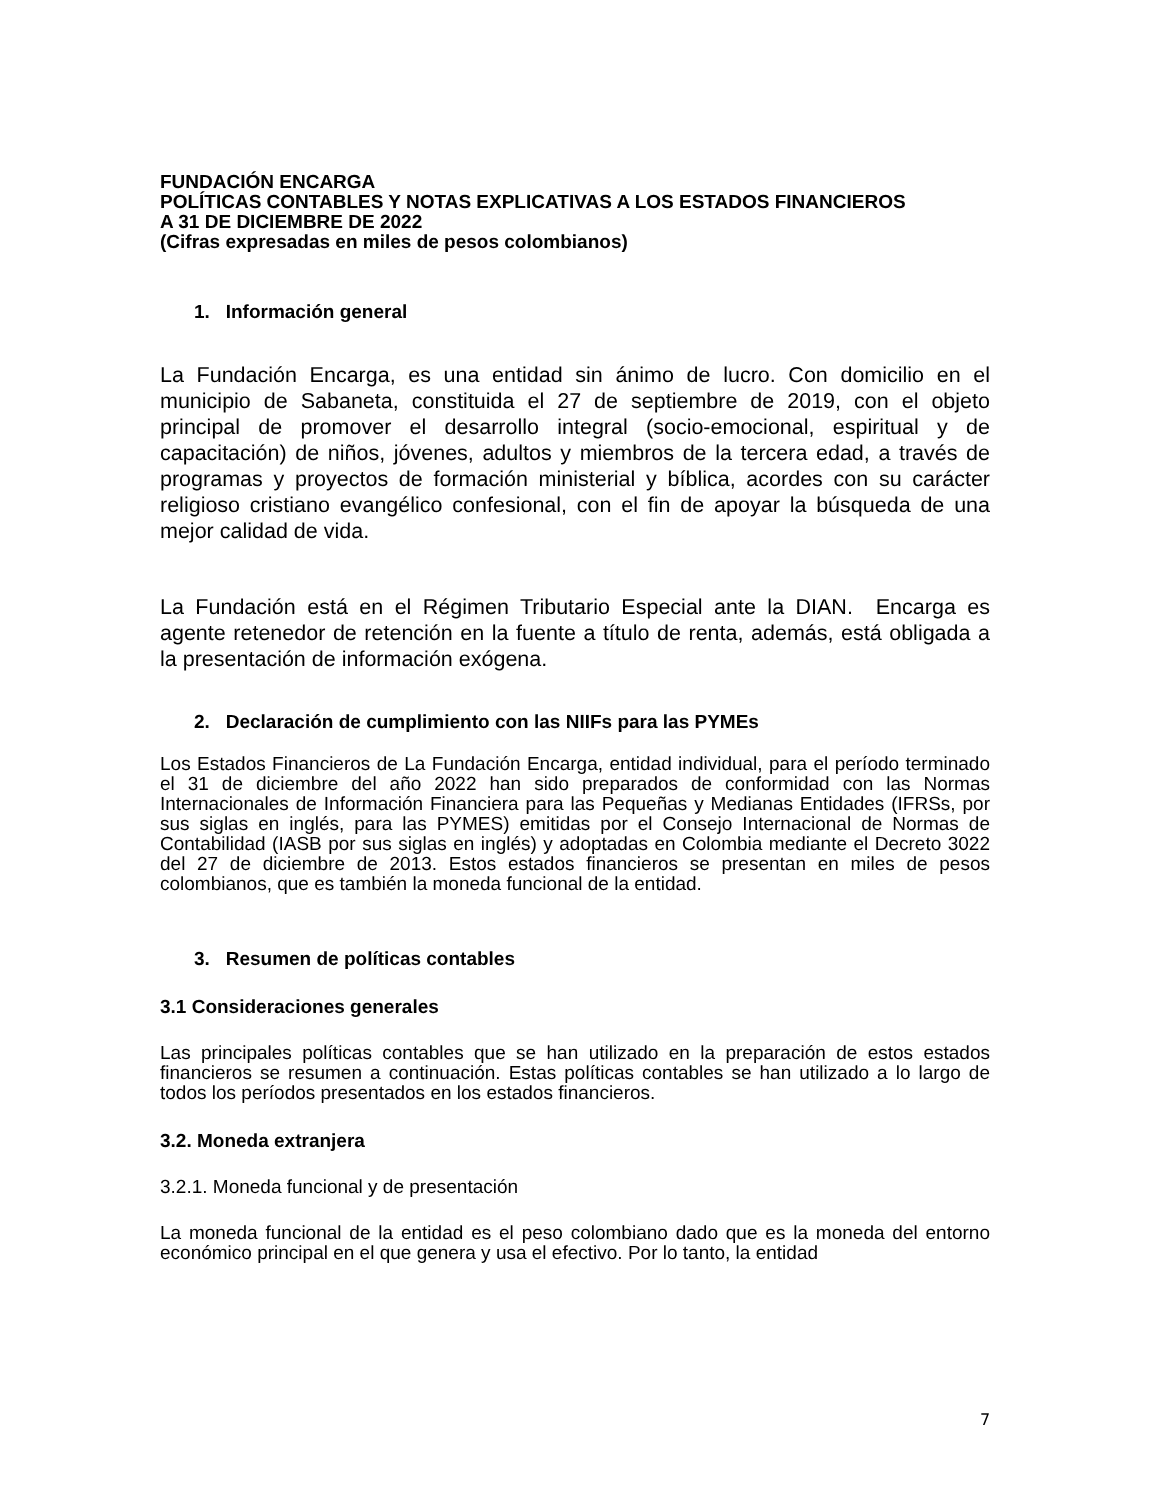FUNDACIÓN ENCARGA
POLÍTICAS CONTABLES Y NOTAS EXPLICATIVAS A LOS ESTADOS FINANCIEROS
A 31 DE DICIEMBRE DE 2022
(Cifras expresadas en miles de pesos colombianos)
1. Información general
La Fundación Encarga, es una entidad sin ánimo de lucro. Con domicilio en el municipio de Sabaneta, constituida el 27 de septiembre de 2019, con el objeto principal de promover el desarrollo integral (socio-emocional, espiritual y de capacitación) de niños, jóvenes, adultos y miembros de la tercera edad, a través de programas y proyectos de formación ministerial y bíblica, acordes con su carácter religioso cristiano evangélico confesional, con el fin de apoyar la búsqueda de una mejor calidad de vida.
La Fundación está en el Régimen Tributario Especial ante la DIAN. Encarga es agente retenedor de retención en la fuente a título de renta, además, está obligada a la presentación de información exógena.
2. Declaración de cumplimiento con las NIIFs para las PYMEs
Los Estados Financieros de La Fundación Encarga, entidad individual, para el período terminado el 31 de diciembre del año 2022 han sido preparados de conformidad con las Normas Internacionales de Información Financiera para las Pequeñas y Medianas Entidades (IFRSs, por sus siglas en inglés, para las PYMES) emitidas por el Consejo Internacional de Normas de Contabilidad (IASB por sus siglas en inglés) y adoptadas en Colombia mediante el Decreto 3022 del 27 de diciembre de 2013. Estos estados financieros se presentan en miles de pesos colombianos, que es también la moneda funcional de la entidad.
3. Resumen de políticas contables
3.1 Consideraciones generales
Las principales políticas contables que se han utilizado en la preparación de estos estados financieros se resumen a continuación. Estas políticas contables se han utilizado a lo largo de todos los períodos presentados en los estados financieros.
3.2. Moneda extranjera
3.2.1. Moneda funcional y de presentación
La moneda funcional de la entidad es el peso colombiano dado que es la moneda del entorno económico principal en el que genera y usa el efectivo. Por lo tanto, la entidad
7